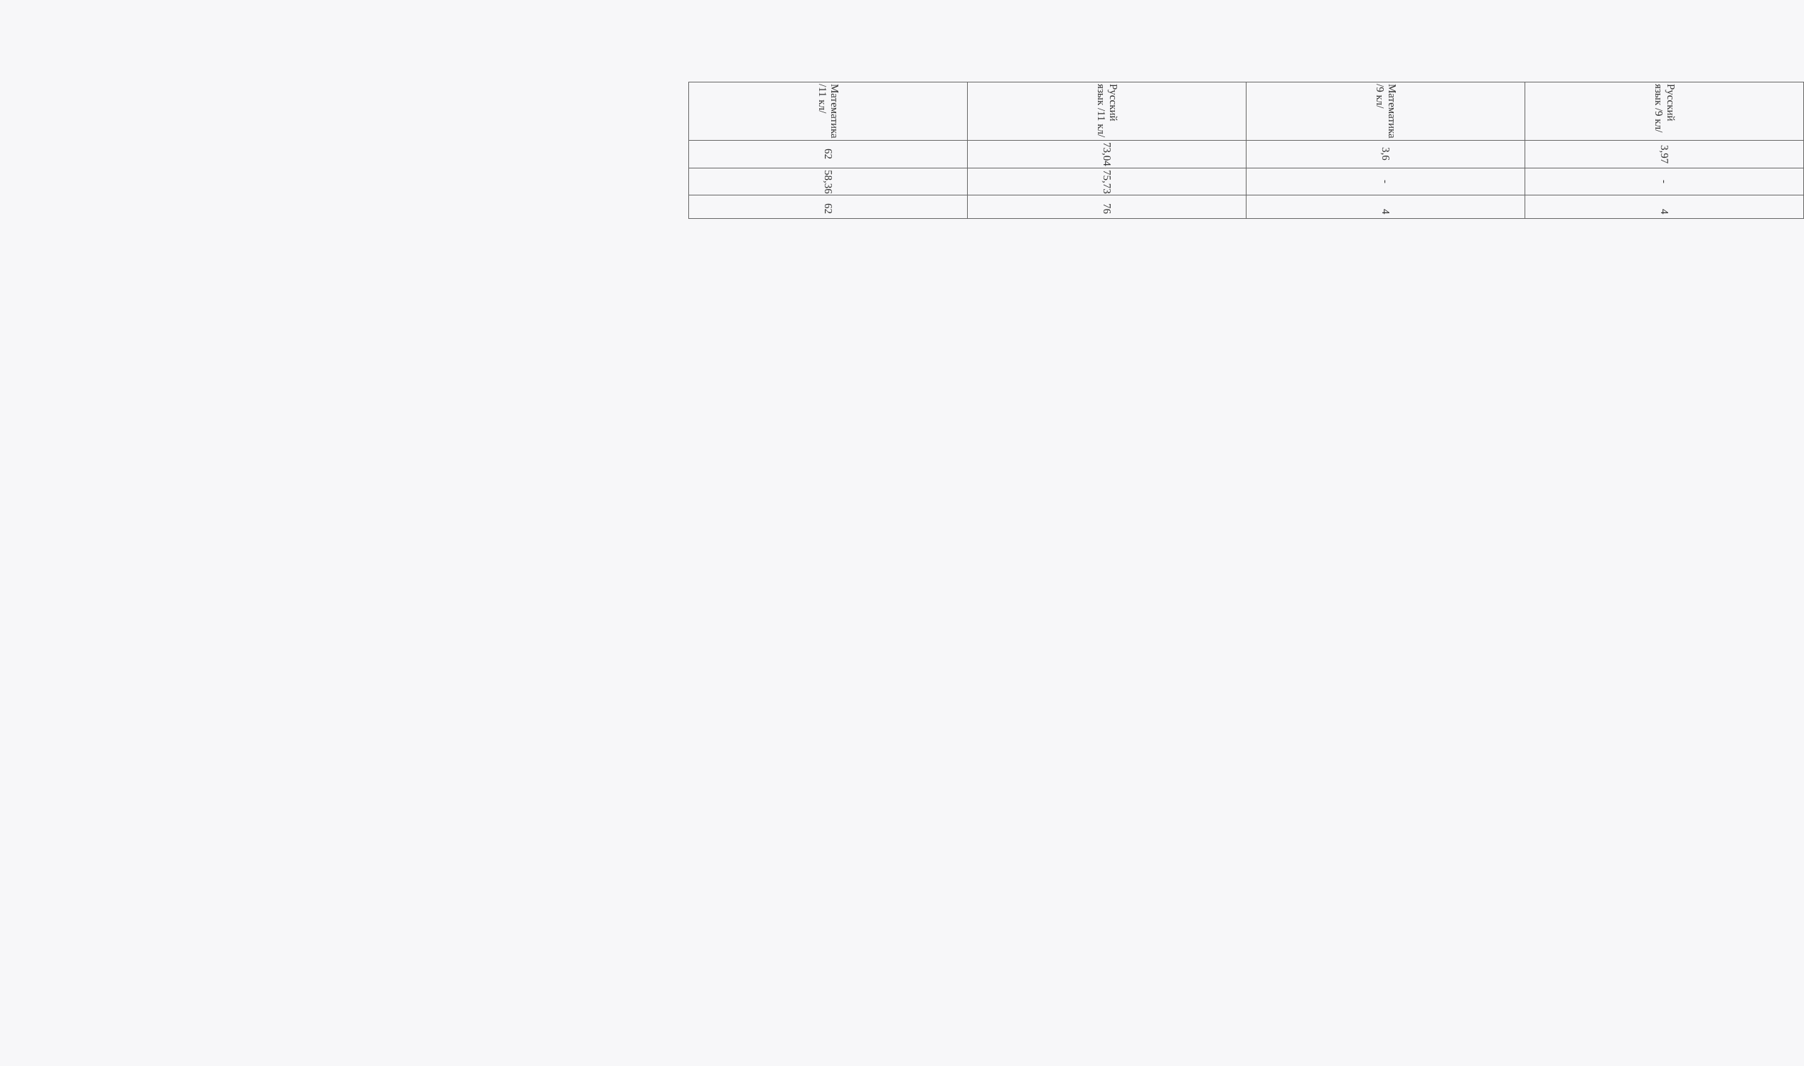| Русский язык /9 кл/ | 3,97 | - | 4 |
| Математика /9 кл/ | 3,6 | - | 4 |
| Русский язык /11 кл/ | 73,04 | 75,73 | 76 |
| Математика /11 кл/ | 62 | 58,36 | 62 |